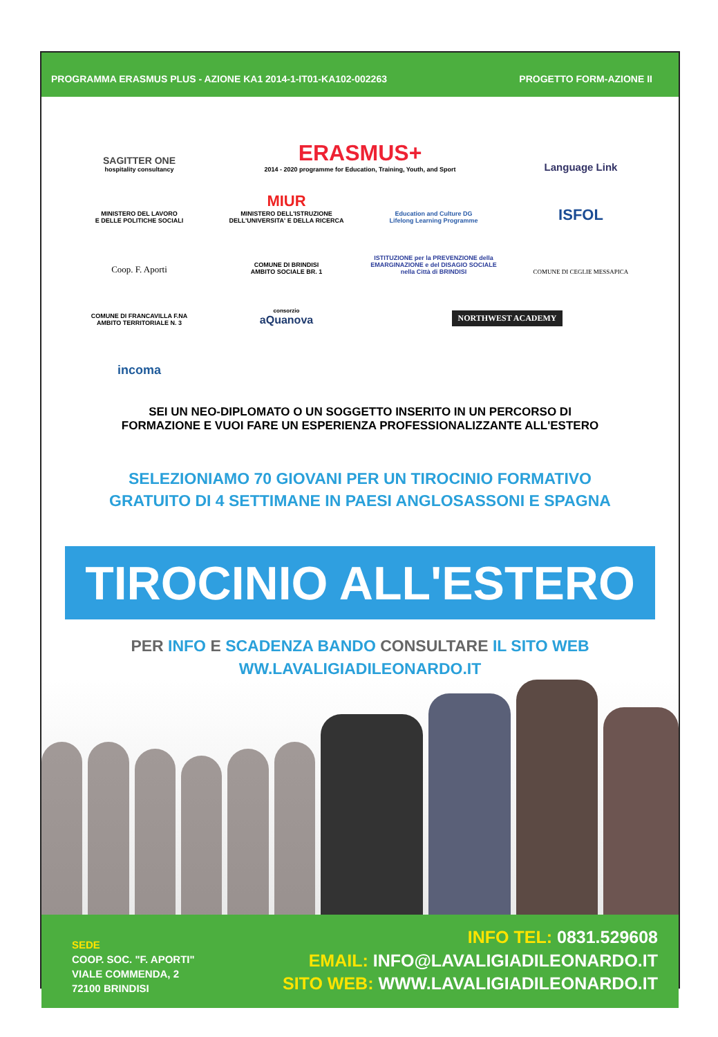PROGRAMMA ERASMUS PLUS - AZIONE KA1 2014-1-IT01-KA102-002263 PROGETTO FORM-AZIONE II
SAGITTER ONE
hospitality consultancy
ERASMUS+
2014 - 2020 programme for Education, Training, Youth, and Sport
Language Link
MINISTERO DEL LAVORO
E DELLE POLITICHE SOCIALI
MIUR
MINISTERO DELL'ISTRUZIONE
DELL'UNIVERSITA' E DELLA RICERCA
Education and Culture DG
Lifelong Learning Programme
ISFOL
Coop. F. Aporti
COMUNE DI BRINDISI
AMBITO SOCIALE BR. 1
ISTITUZIONE per la PREVENZIONE della EMARGINAZIONE e del DISAGIO SOCIALE nella Città di BRINDISI
COMUNE DI FRANCAVILLA F.NA
AMBITO TERRITORIALE N. 3
COMUNE DI CEGLIE MESSAPICA
consorzio
aQuanova
NORTHWEST ACADEMY
incoma
SEI UN NEO-DIPLOMATO O UN SOGGETTO INSERITO IN UN PERCORSO DI
FORMAZIONE E VUOI FARE UN ESPERIENZA PROFESSIONALIZZANTE ALL'ESTERO
SELEZIONIAMO 70 GIOVANI PER UN TIROCINIO FORMATIVO
GRATUITO DI 4 SETTIMANE IN PAESI ANGLOSASSONI E SPAGNA
TIROCINIO ALL'ESTERO
PER INFO E SCADENZA BANDO CONSULTARE IL SITO WEB
WW.LAVALIGIADILEONARDO.IT
SEDE
COOP. SOC. "F. APORTI"
VIALE COMMENDA, 2
72100 BRINDISI
INFO TEL: 0831.529608
EMAIL: INFO@LAVALIGIADILEONARDO.IT
SITO WEB: WWW.LAVALIGIADILEONARDO.IT